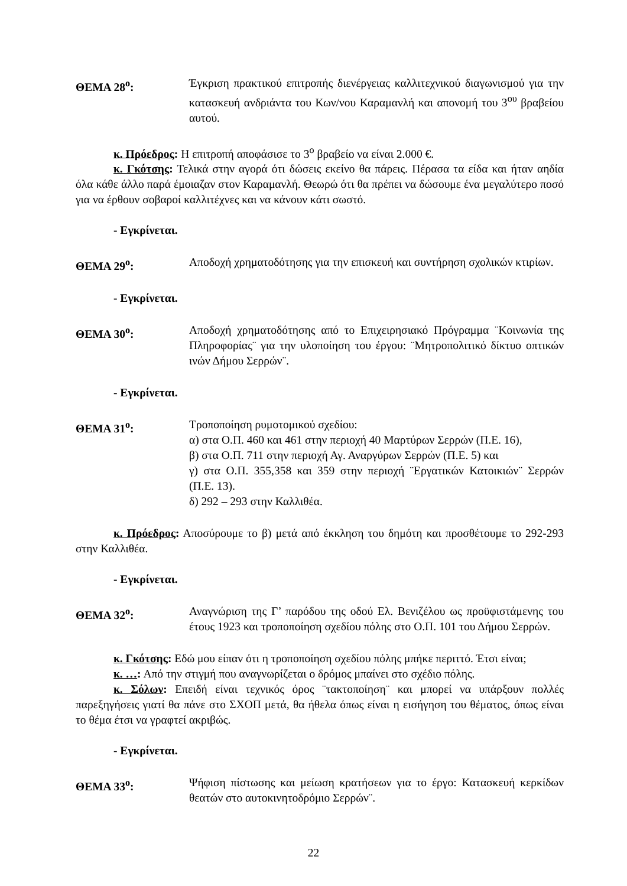ΘΕΜΑ 28<sup>ο</sup>: Έγκριση πρακτικού επιτροπής διενέργειας καλλιτεχνικού διαγωνισμού για την κατασκευή ανδριάντα του Κων/νου Καραμανλή και απονομή του 3<sup>ου</sup> βραβείου αυτού.
κ. Πρόεδρος: Η επιτροπή αποφάσισε το 3<sup>ο</sup> βραβείο να είναι 2.000 €.
κ. Γκότσης: Τελικά στην αγορά ότι δώσεις εκείνο θα πάρεις. Πέρασα τα είδα και ήταν αηδία όλα κάθε άλλο παρά έμοιαζαν στον Καραμανλή. Θεωρώ ότι θα πρέπει να δώσουμε ένα μεγαλύτερο ποσό για να έρθουν σοβαροί καλλιτέχνες και να κάνουν κάτι σωστό.
- Εγκρίνεται.
ΘΕΜΑ 29<sup>ο</sup>: Αποδοχή χρηματοδότησης για την επισκευή και συντήρηση σχολικών κτιρίων.
- Εγκρίνεται.
ΘΕΜΑ 30<sup>ο</sup>: Αποδοχή χρηματοδότησης από το Επιχειρησιακό Πρόγραμμα ¨Κοινωνία της Πληροφορίας¨ για την υλοποίηση του έργου: ¨Μητροπολιτικό δίκτυο οπτικών ινών Δήμου Σερρών¨.
- Εγκρίνεται.
ΘΕΜΑ 31<sup>ο</sup>: Τροποποίηση ρυμοτομικού σχεδίου:
α) στα Ο.Π. 460 και 461 στην περιοχή 40 Μαρτύρων Σερρών (Π.Ε. 16),
β) στα Ο.Π. 711 στην περιοχή Αγ. Αναργύρων Σερρών (Π.Ε. 5) και
γ) στα Ο.Π. 355,358 και 359 στην περιοχή ¨Εργατικών Κατοικιών¨ Σερρών (Π.Ε. 13).
δ) 292 – 293 στην Καλλιθέα.
κ. Πρόεδρος: Αποσύρουμε το β) μετά από έκκληση του δημότη και προσθέτουμε το 292-293 στην Καλλιθέα.
- Εγκρίνεται.
ΘΕΜΑ 32<sup>ο</sup>: Αναγνώριση της Γ’ παρόδου της οδού Ελ. Βενιζέλου ως προϋφιστάμενης του έτους 1923 και τροποποίηση σχεδίου πόλης στο Ο.Π. 101 του Δήμου Σερρών.
κ. Γκότσης: Εδώ μου είπαν ότι η τροποποίηση σχεδίου πόλης μπήκε περιττό. Έτσι είναι;
κ. …: Από την στιγμή που αναγνωρίζεται ο δρόμος μπαίνει στο σχέδιο πόλης.
κ. Σόλων: Επειδή είναι τεχνικός όρος ¨τακτοποίηση¨ και μπορεί να υπάρξουν πολλές παρεξηγήσεις γιατί θα πάνε στο ΣΧΟΠ μετά, θα ήθελα όπως είναι η εισήγηση του θέματος, όπως είναι το θέμα έτσι να γραφτεί ακριβώς.
- Εγκρίνεται.
ΘΕΜΑ 33<sup>ο</sup>: Ψήφιση πίστωσης και μείωση κρατήσεων για το έργο: Κατασκευή κερκίδων θεατών στο αυτοκινητοδρόμιο Σερρών¨.
22